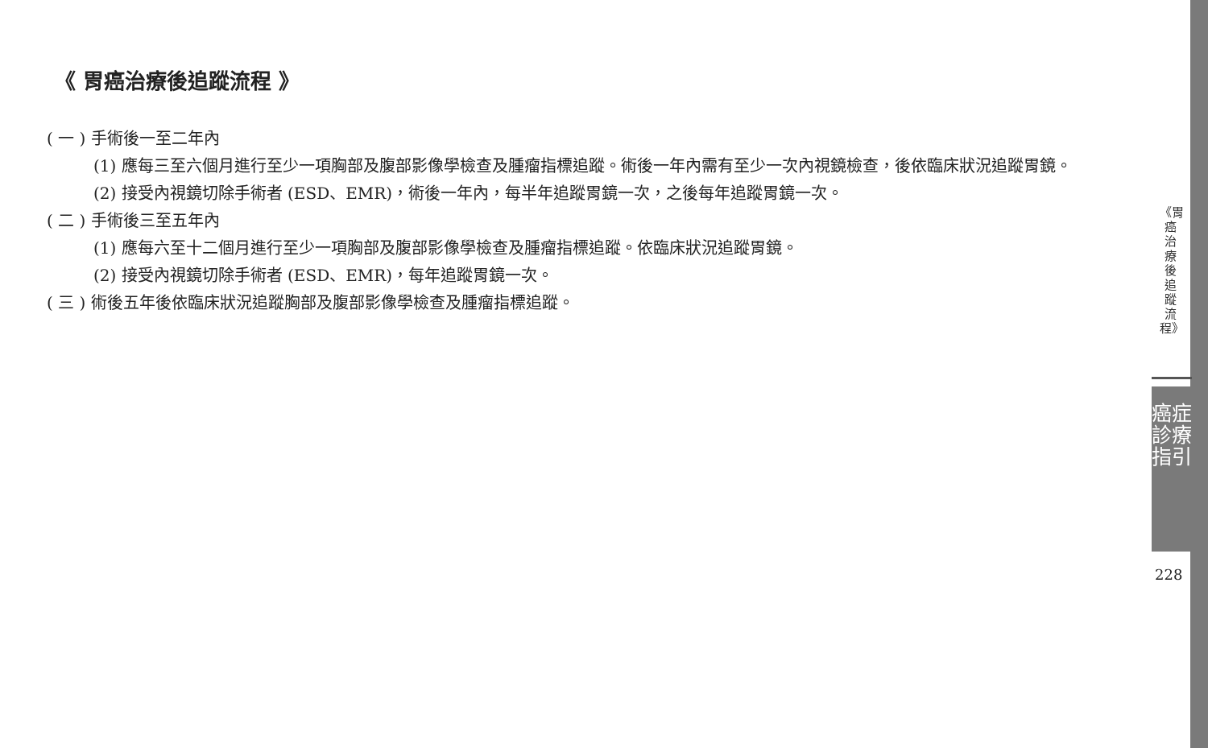《 胃癌治療後追蹤流程 》
( 一 ) 手術後一至二年內
(1) 應每三至六個月進行至少一項胸部及腹部影像學檢查及腫瘤指標追蹤。術後一年內需有至少一次內視鏡檢查，後依臨床狀況追蹤胃鏡。
(2) 接受內視鏡切除手術者 (ESD、EMR)，術後一年內，每半年追蹤胃鏡一次，之後每年追蹤胃鏡一次。
( 二 ) 手術後三至五年內
(1) 應每六至十二個月進行至少一項胸部及腹部影像學檢查及腫瘤指標追蹤。依臨床狀況追蹤胃鏡。
(2) 接受內視鏡切除手術者 (ESD、EMR)，每年追蹤胃鏡一次。
( 三 ) 術後五年後依臨床狀況追蹤胸部及腹部影像學檢查及腫瘤指標追蹤。
《胃癌治療後追蹤流程》
癌症診療指引
228